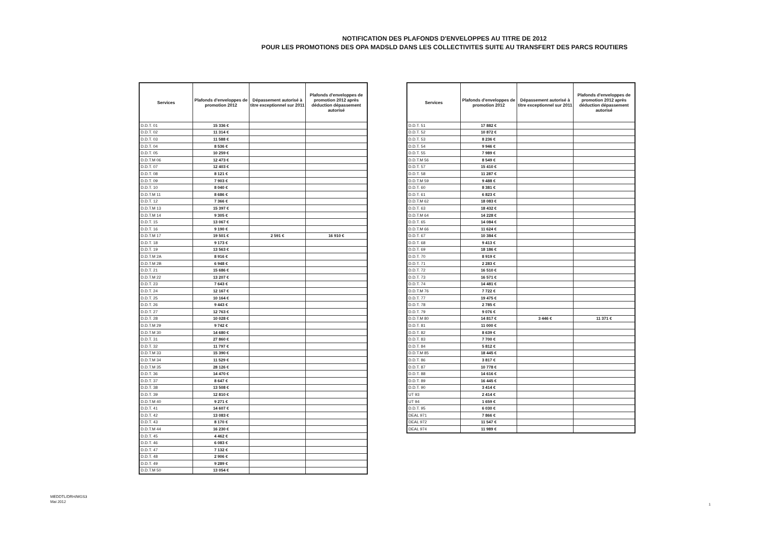NOTIFICATION DES PLAFONDS D'ENVELOPPES AU TITRE DE 2012
POUR LES PROMOTIONS DES OPA MADSLD DANS LES COLLECTIVITES SUITE AU TRANSFERT DES PARCS ROUTIERS
| Services | Plafonds d'enveloppes de promotion 2012 | Dépassement autorisé à titre exceptionnel sur 2011 | Plafonds d'enveloppes de promotion 2012 après déduction dépassement autorisé |
| --- | --- | --- | --- |
| D.D.T. 01 | 15 336 € | | |
| D.D.T. 02 | 11 314 € | | |
| D.D.T. 03 | 11 588 € | | |
| D.D.T. 04 | 8 536 € | | |
| D.D.T. 05 | 10 259 € | | |
| D.D.T.M 06 | 12 473 € | | |
| D.D.T. 07 | 12 403 € | | |
| D.D.T. 08 | 8 121 € | | |
| D.D.T. 09 | 7 903 € | | |
| D.D.T. 10 | 8 040 € | | |
| D.D.T.M 11 | 8 686 € | | |
| D.D.T. 12 | 7 366 € | | |
| D.D.T.M 13 | 15 397 € | | |
| D.D.T.M 14 | 9 305 € | | |
| D.D.T. 15 | 13 067 € | | |
| D.D.T. 16 | 9 190 € | | |
| D.D.T.M 17 | 19 501 € | 2 591 € | 16 910 € |
| D.D.T. 18 | 9 173 € | | |
| D.D.T. 19 | 13 563 € | | |
| D.D.T.M 2A | 8 916 € | | |
| D.D.T.M 2B | 6 948 € | | |
| D.D.T. 21 | 15 686 € | | |
| D.D.T.M 22 | 13 207 € | | |
| D.D.T. 23 | 7 643 € | | |
| D.D.T. 24 | 12 167 € | | |
| D.D.T. 25 | 10 164 € | | |
| D.D.T. 26 | 9 443 € | | |
| D.D.T. 27 | 12 763 € | | |
| D.D.T. 28 | 10 028 € | | |
| D.D.T.M 29 | 9 742 € | | |
| D.D.T.M 30 | 14 680 € | | |
| D.D.T. 31 | 27 860 € | | |
| D.D.T. 32 | 11 797 € | | |
| D.D.T.M 33 | 15 390 € | | |
| D.D.T.M 34 | 11 529 € | | |
| D.D.T.M 35 | 28 126 € | | |
| D.D.T. 36 | 14 470 € | | |
| D.D.T. 37 | 8 647 € | | |
| D.D.T. 38 | 13 508 € | | |
| D.D.T. 39 | 12 810 € | | |
| D.D.T.M 40 | 9 271 € | | |
| D.D.T. 41 | 14 607 € | | |
| D.D.T. 42 | 13 083 € | | |
| D.D.T. 43 | 8 170 € | | |
| D.D.T.M 44 | 16 230 € | | |
| D.D.T. 45 | 4 462 € | | |
| D.D.T. 46 | 6 083 € | | |
| D.D.T. 47 | 7 132 € | | |
| D.D.T. 48 | 2 906 € | | |
| D.D.T. 49 | 9 289 € | | |
| D.D.T.M 50 | 13 054 € | | |
| Services | Plafonds d'enveloppes de promotion 2012 | Dépassement autorisé à titre exceptionnel sur 2011 | Plafonds d'enveloppes de promotion 2012 après déduction dépassement autorisé |
| --- | --- | --- | --- |
| D.D.T. 51 | 17 882 € | | |
| D.D.T. 52 | 10 872 € | | |
| D.D.T. 53 | 8 236 € | | |
| D.D.T. 54 | 9 946 € | | |
| D.D.T. 55 | 7 989 € | | |
| D.D.T.M 56 | 8 549 € | | |
| D.D.T. 57 | 15 410 € | | |
| D.D.T. 58 | 11 287 € | | |
| D.D.T.M 59 | 9 488 € | | |
| D.D.T. 60 | 8 381 € | | |
| D.D.T. 61 | 6 823 € | | |
| D.D.T.M 62 | 18 083 € | | |
| D.D.T. 63 | 18 432 € | | |
| D.D.T.M 64 | 14 228 € | | |
| D.D.T. 65 | 14 084 € | | |
| D.D.T.M 66 | 11 624 € | | |
| D.D.T. 67 | 10 384 € | | |
| D.D.T. 68 | 9 413 € | | |
| D.D.T. 69 | 18 186 € | | |
| D.D.T. 70 | 8 919 € | | |
| D.D.T. 71 | 2 283 € | | |
| D.D.T. 72 | 16 510 € | | |
| D.D.T. 73 | 16 571 € | | |
| D.D.T. 74 | 14 481 € | | |
| D.D.T.M 76 | 7 722 € | | |
| D.D.T. 77 | 19 475 € | | |
| D.D.T. 78 | 2 785 € | | |
| D.D.T. 79 | 9 076 € | | |
| D.D.T.M 80 | 14 817 € | 3 446 € | 11 371 € |
| D.D.T. 81 | 11 000 € | | |
| D.D.T. 82 | 8 639 € | | |
| D.D.T. 83 | 7 700 € | | |
| D.D.T. 84 | 5 812 € | | |
| D.D.T.M 85 | 18 445 € | | |
| D.D.T. 86 | 3 817 € | | |
| D.D.T. 87 | 10 778 € | | |
| D.D.T. 88 | 14 616 € | | |
| D.D.T. 89 | 16 445 € | | |
| D.D.T. 90 | 3 414 € | | |
| UT 93 | 2 414 € | | |
| UT 94 | 1 659 € | | |
| D.D.T. 95 | 6 030 € | | |
| DEAL 971 | 7 866 € | | |
| DEAL 972 | 11 547 € | | |
| DEAL 974 | 11 989 € | | |
MEDDTL/DRH/MGS3
Mai 2012
1